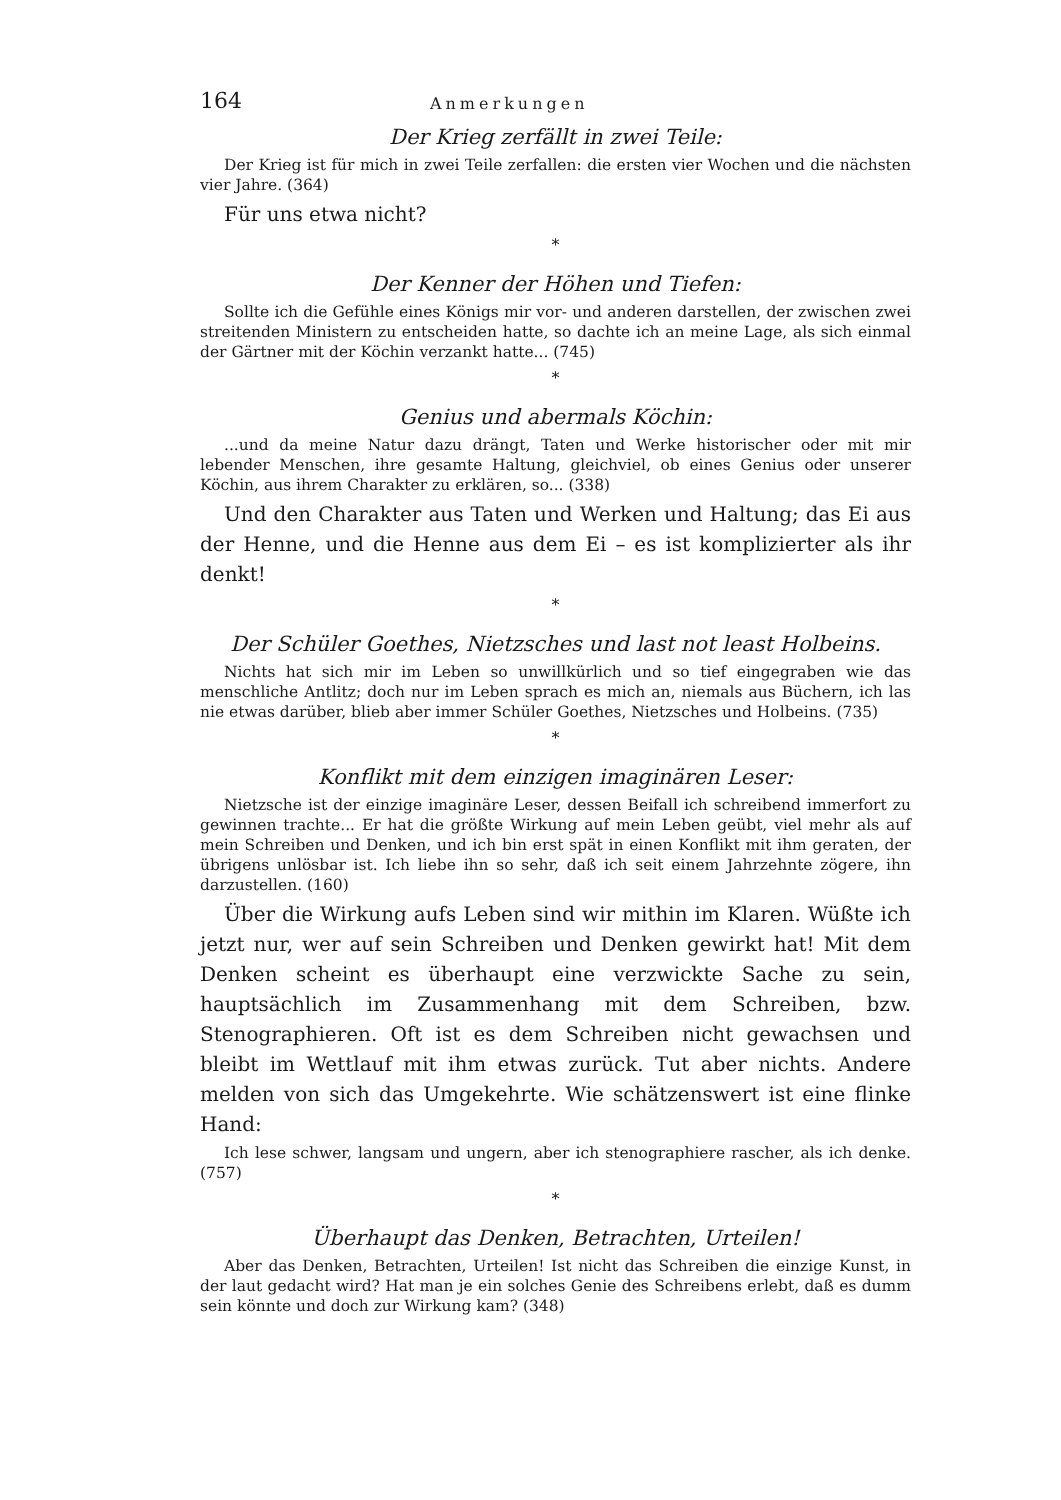164 Anmerkungen
Der Krieg zerfällt in zwei Teile:
Der Krieg ist für mich in zwei Teile zerfallen: die ersten vier Wochen und die nächsten vier Jahre. (364)
Für uns etwa nicht?
*
Der Kenner der Höhen und Tiefen:
Sollte ich die Gefühle eines Königs mir vor- und anderen darstellen, der zwischen zwei streitenden Ministern zu entscheiden hatte, so dachte ich an meine Lage, als sich einmal der Gärtner mit der Köchin verzankt hatte... (745)
*
Genius und abermals Köchin:
...und da meine Natur dazu drängt, Taten und Werke historischer oder mit mir lebender Menschen, ihre gesamte Haltung, gleichviel, ob eines Genius oder unserer Köchin, aus ihrem Charakter zu erklären, so... (338)
Und den Charakter aus Taten und Werken und Haltung; das Ei aus der Henne, und die Henne aus dem Ei – es ist komplizierter als ihr denkt!
*
Der Schüler Goethes, Nietzsches und last not least Holbeins.
Nichts hat sich mir im Leben so unwillkürlich und so tief eingegraben wie das menschliche Antlitz; doch nur im Leben sprach es mich an, niemals aus Büchern, ich las nie etwas darüber, blieb aber immer Schüler Goethes, Nietzsches und Holbeins. (735)
*
Konflikt mit dem einzigen imaginären Leser:
Nietzsche ist der einzige imaginäre Leser, dessen Beifall ich schreibend immerfort zu gewinnen trachte... Er hat die größte Wirkung auf mein Leben geübt, viel mehr als auf mein Schreiben und Denken, und ich bin erst spät in einen Konflikt mit ihm geraten, der übrigens unlösbar ist. Ich liebe ihn so sehr, daß ich seit einem Jahrzehnte zögere, ihn darzustellen. (160)
Über die Wirkung aufs Leben sind wir mithin im Klaren. Wüßte ich jetzt nur, wer auf sein Schreiben und Denken gewirkt hat! Mit dem Denken scheint es überhaupt eine verzwickte Sache zu sein, hauptsächlich im Zusammenhang mit dem Schreiben, bzw. Stenographieren. Oft ist es dem Schreiben nicht gewachsen und bleibt im Wettlauf mit ihm etwas zurück. Tut aber nichts. Andere melden von sich das Umgekehrte. Wie schätzenswert ist eine flinke Hand:
Ich lese schwer, langsam und ungern, aber ich stenographiere rascher, als ich denke. (757)
*
Überhaupt das Denken, Betrachten, Urteilen!
Aber das Denken, Betrachten, Urteilen! Ist nicht das Schreiben die einzige Kunst, in der laut gedacht wird? Hat man je ein solches Genie des Schreibens erlebt, daß es dumm sein könnte und doch zur Wirkung kam? (348)